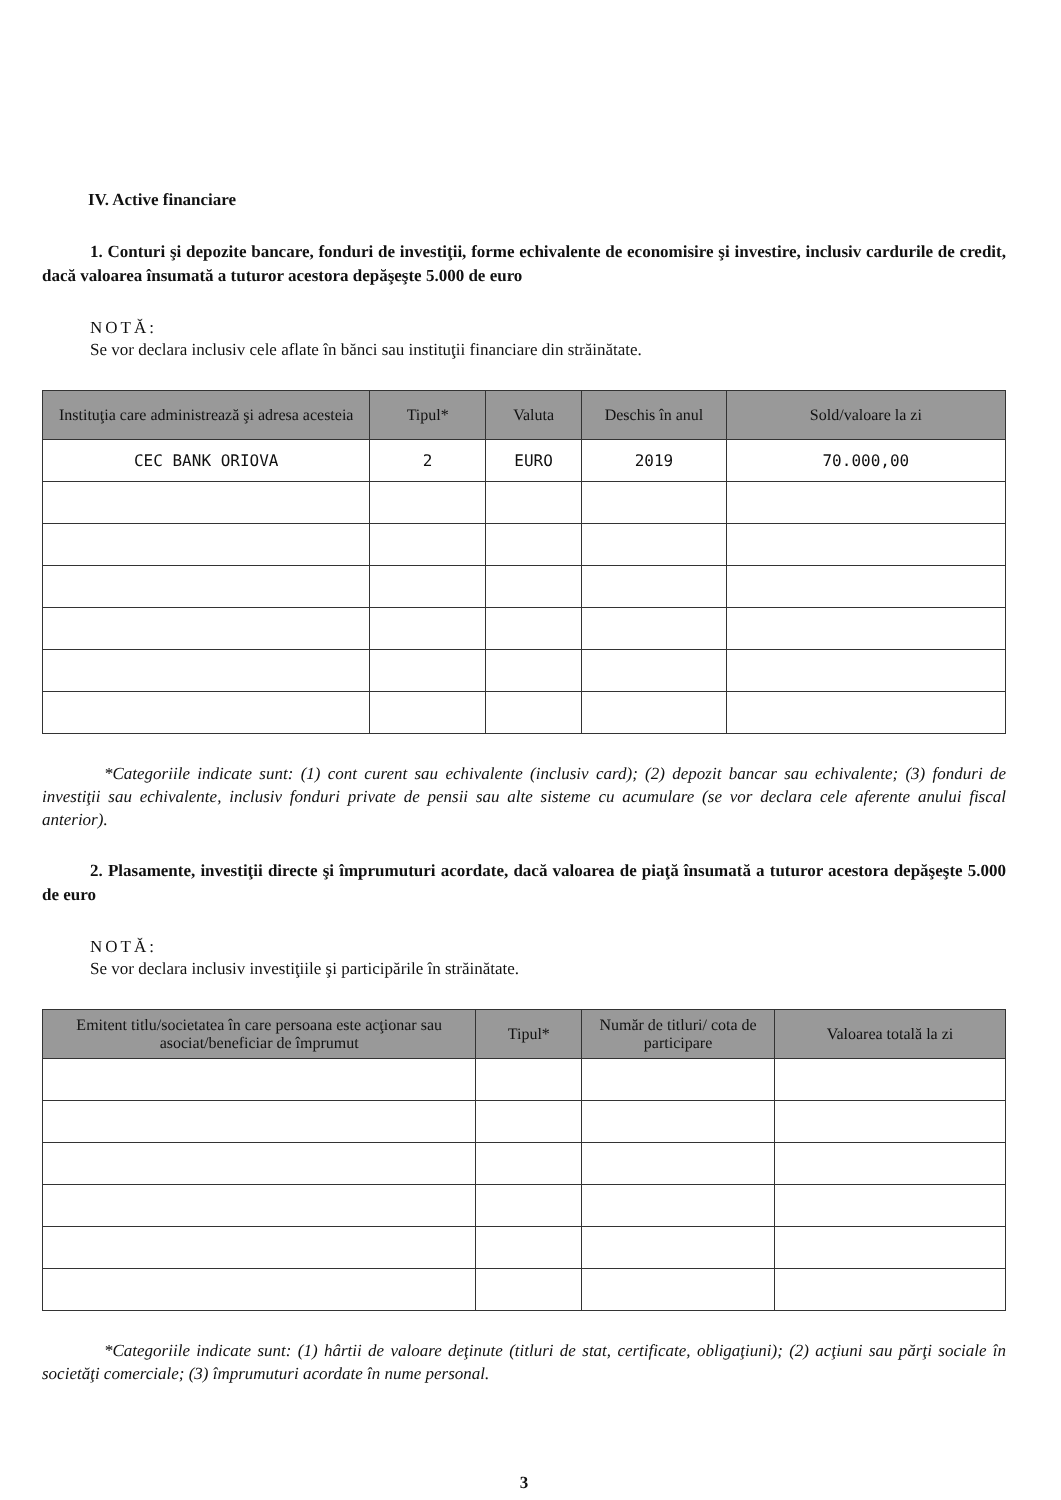IV. Active financiare
1. Conturi şi depozite bancare, fonduri de investiţii, forme echivalente de economisire şi investire, inclusiv cardurile de credit, dacă valoarea însumată a tuturor acestora depăşeşte 5.000 de euro
NOTĂ:
Se vor declara inclusiv cele aflate în bănci sau instituţii financiare din străinătate.
| Instituţia care administrează şi adresa acesteia | Tipul* | Valuta | Deschis în anul | Sold/valoare la zi |
| --- | --- | --- | --- | --- |
| CEC BANK ORIOVA | 2 | EURO | 2019 | 70.000,00 |
*Categoriile indicate sunt: (1) cont curent sau echivalente (inclusiv card); (2) depozit bancar sau echivalente; (3) fonduri de investiţii sau echivalente, inclusiv fonduri private de pensii sau alte sisteme cu acumulare (se vor declara cele aferente anului fiscal anterior).
2. Plasamente, investiţii directe şi împrumuturi acordate, dacă valoarea de piaţă însumată a tuturor acestora depăşeşte 5.000 de euro
NOTĂ:
Se vor declara inclusiv investiţiile şi participările în străinătate.
| Emitent titlu/societatea în care persoana este acţionar sau asociat/beneficiar de împrumut | Tipul* | Număr de titluri/ cota de participare | Valoarea totală la zi |
| --- | --- | --- | --- |
*Categoriile indicate sunt: (1) hârtii de valoare deţinute (titluri de stat, certificate, obligaţiuni); (2) acţiuni sau părţi sociale în societăţi comerciale; (3) împrumuturi acordate în nume personal.
3